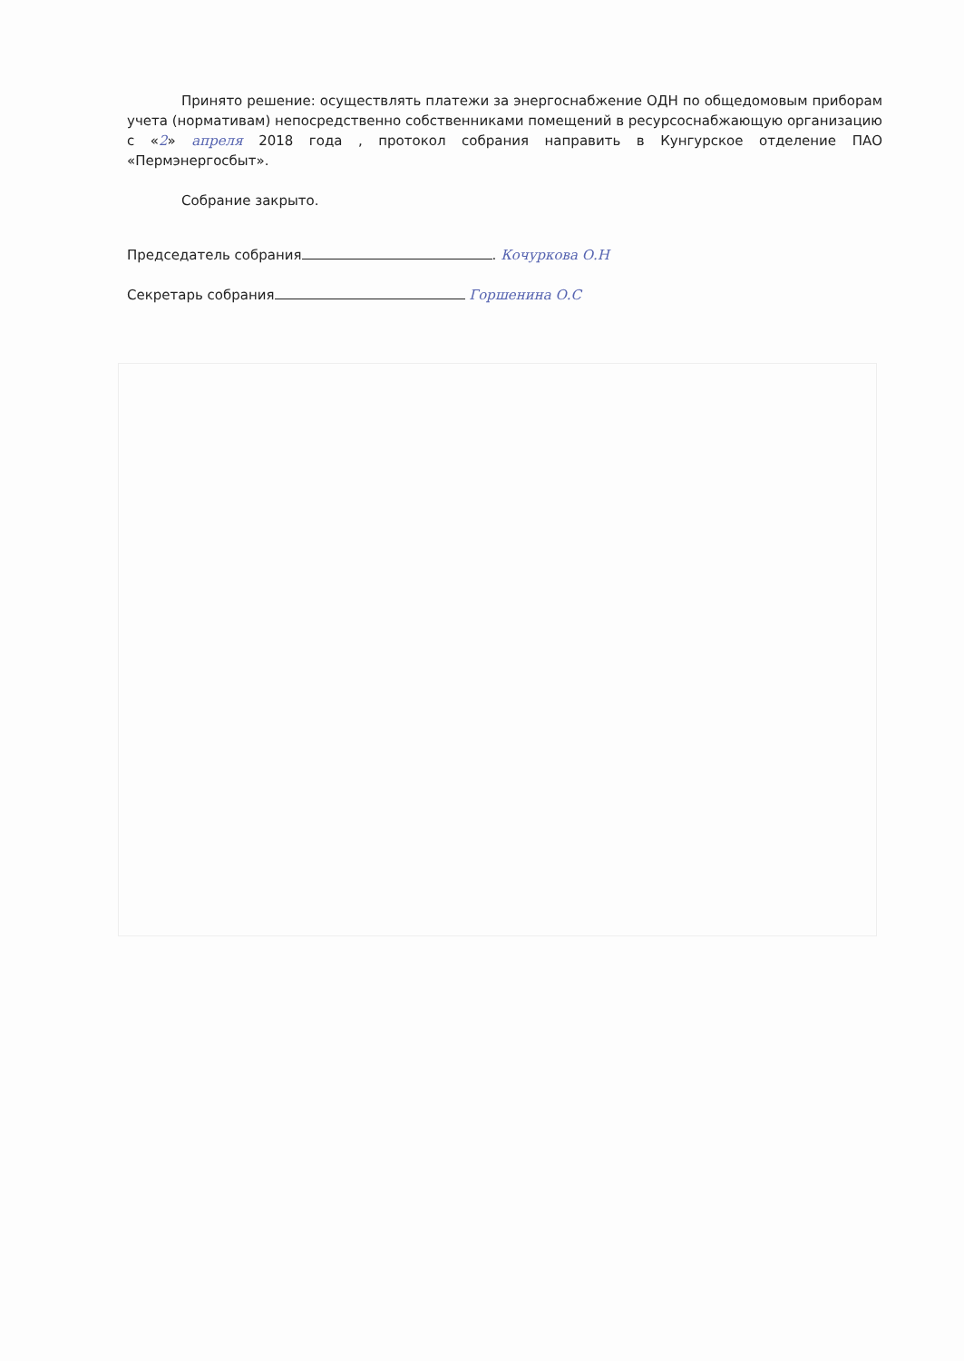Принято решение: осуществлять платежи за энергоснабжение ОДН по общедомовым приборам учета (нормативам) непосредственно собственниками помещений в ресурсоснабжающую организацию с «2» апреля 2018 года , протокол собрания направить в Кунгурское отделение ПАО «Пермэнергосбыт».
Собрание закрыто.
Председатель собрания . Кочуркова О.Н
Секретарь собрания Горшенина О.С